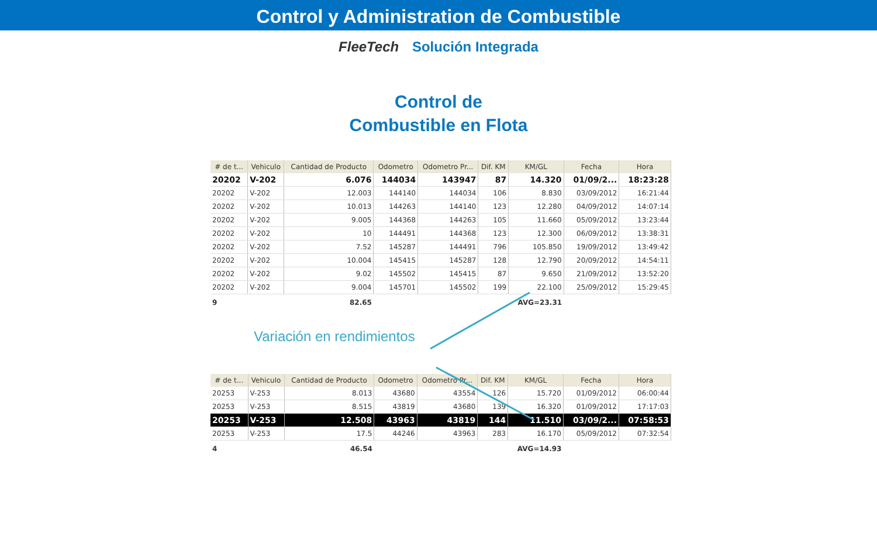Control y Administration de Combustible
FleeTech Solución Integrada
Control de
Combustible en Flota
| # de t... | Vehiculo | Cantidad de Producto | Odometro | Odometro Pr... | Dif. KM | KM/GL | Fecha | Hora |
| --- | --- | --- | --- | --- | --- | --- | --- | --- |
| 20202 | V-202 | 6.076 | 144034 | 143947 | 87 | 14.320 | 01/09/2... | 18:23:28 |
| 20202 | V-202 | 12.003 | 144140 | 144034 | 106 | 8.830 | 03/09/2012 | 16:21:44 |
| 20202 | V-202 | 10.013 | 144263 | 144140 | 123 | 12.280 | 04/09/2012 | 14:07:14 |
| 20202 | V-202 | 9.005 | 144368 | 144263 | 105 | 11.660 | 05/09/2012 | 13:23:44 |
| 20202 | V-202 | 10 | 144491 | 144368 | 123 | 12.300 | 06/09/2012 | 13:38:31 |
| 20202 | V-202 | 7.52 | 145287 | 144491 | 796 | 105.850 | 19/09/2012 | 13:49:42 |
| 20202 | V-202 | 10.004 | 145415 | 145287 | 128 | 12.790 | 20/09/2012 | 14:54:11 |
| 20202 | V-202 | 9.02 | 145502 | 145415 | 87 | 9.650 | 21/09/2012 | 13:52:20 |
| 20202 | V-202 | 9.004 | 145701 | 145502 | 199 | 22.100 | 25/09/2012 | 15:29:45 |
| 9 | | 82.65 | | | | AVG=23.31 | | |
Variación en rendimientos
| # de t... | Vehiculo | Cantidad de Producto | Odometro | Odometro Pr... | Dif. KM | KM/GL | Fecha | Hora |
| --- | --- | --- | --- | --- | --- | --- | --- | --- |
| 20253 | V-253 | 8.013 | 43680 | 43554 | 126 | 15.720 | 01/09/2012 | 06:00:44 |
| 20253 | V-253 | 8.515 | 43819 | 43680 | 139 | 16.320 | 01/09/2012 | 17:17:03 |
| 20253 | V-253 | 12.508 | 43963 | 43819 | 144 | 11.510 | 03/09/2... | 07:58:53 |
| 20253 | V-253 | 17.5 | 44246 | 43963 | 283 | 16.170 | 05/09/2012 | 07:32:54 |
| 4 | | 46.54 | | | | AVG=14.93 | | |